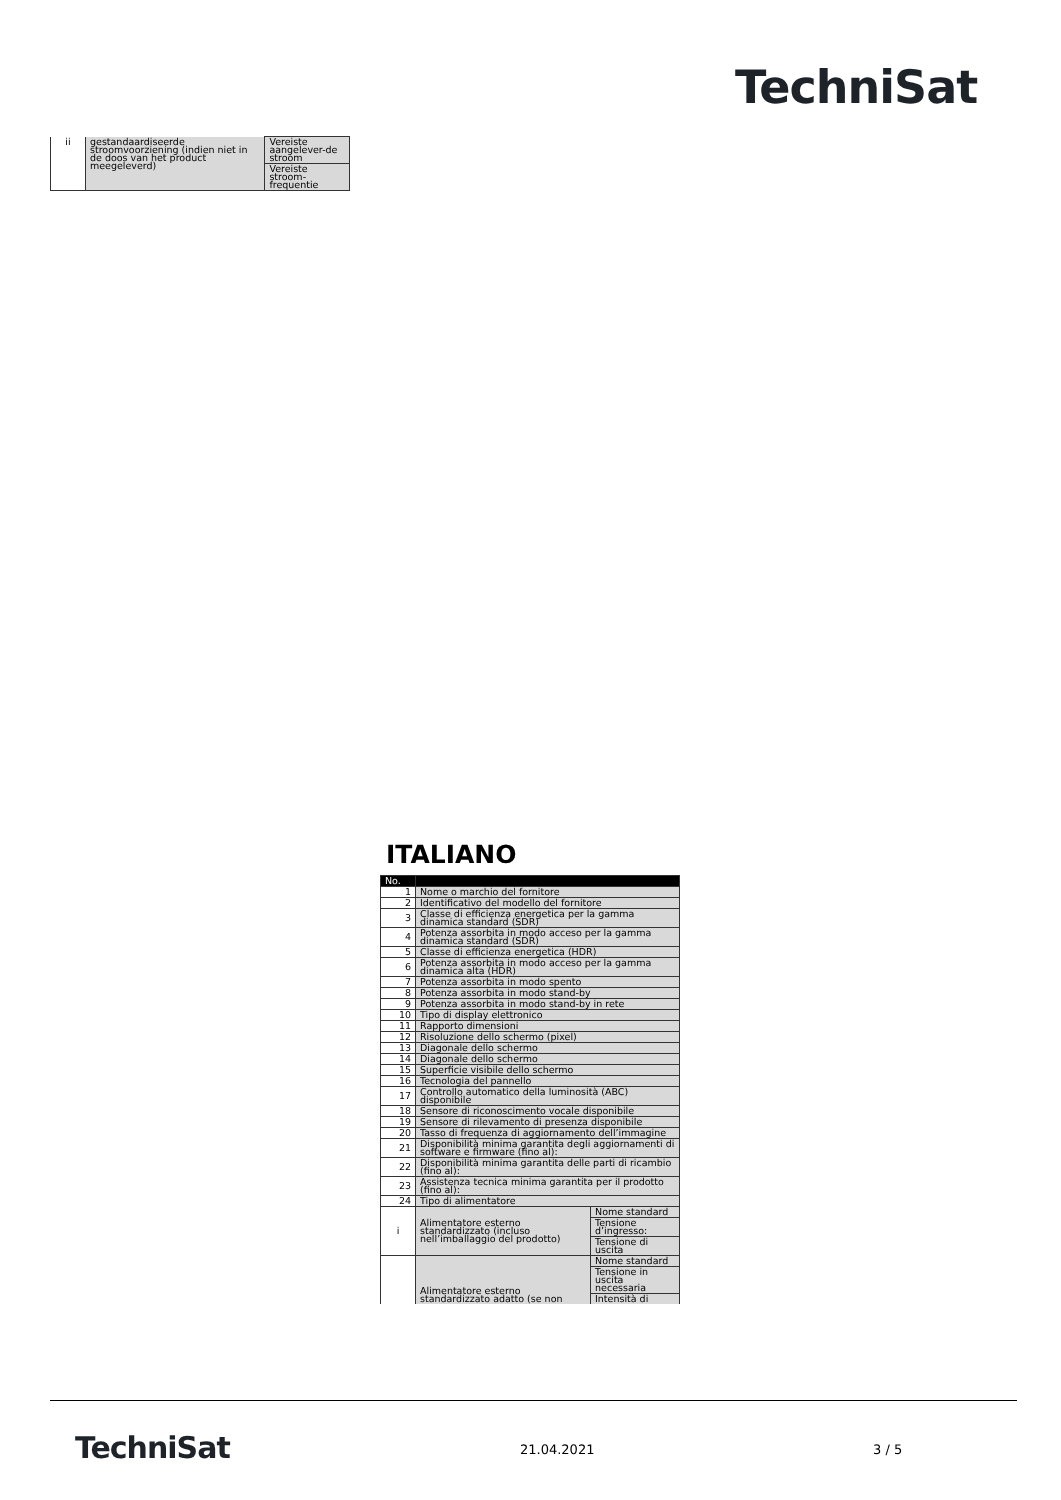TechniSat
| ii | gestandaardiseerde stroomvoorziening (indien niet in de doos van het product meegeleverd) | Vereiste aangelever-de stroom |
| | | Vereiste stroom-frequentie |
ITALIANO
| No. | | |
| 1 | Nome o marchio del fornitore | |
| 2 | Identificativo del modello del fornitore | |
| 3 | Classe di efficienza energetica per la gamma dinamica standard (SDR) | |
| 4 | Potenza assorbita in modo acceso per la gamma dinamica standard (SDR) | |
| 5 | Classe di efficienza energetica (HDR) | |
| 6 | Potenza assorbita in modo acceso per la gamma dinamica alta (HDR) | |
| 7 | Potenza assorbita in modo spento | |
| 8 | Potenza assorbita in modo stand-by | |
| 9 | Potenza assorbita in modo stand-by in rete | |
| 10 | Tipo di display elettronico | |
| 11 | Rapporto dimensioni | |
| 12 | Risoluzione dello schermo (pixel) | |
| 13 | Diagonale dello schermo | |
| 14 | Diagonale dello schermo | |
| 15 | Superficie visibile dello schermo | |
| 16 | Tecnologia del pannello | |
| 17 | Controllo automatico della luminosità (ABC) disponibile | |
| 18 | Sensore di riconoscimento vocale disponibile | |
| 19 | Sensore di rilevamento di presenza disponibile | |
| 20 | Tasso di frequenza di aggiornamento dell’immagine | |
| 21 | Disponibilità minima garantita degli aggiornamenti di software e firmware (fino al): | |
| 22 | Disponibilità minima garantita delle parti di ricambio (fino al): | |
| 23 | Assistenza tecnica minima garantita per il prodotto (fino al): | |
| 24 | Tipo di alimentatore | |
| i | Alimentatore esterno standardizzato (incluso nell’imballaggio del prodotto) | Nome standard |
| | | Tensione d’ingresso: |
| | | Tensione di uscita |
| | Alimentatore esterno standardizzato adatto (se non | Nome standard |
| | | Tensione in uscita necessaria |
| | | Intensità di |
TechniSat 21.04.2021 3 / 5